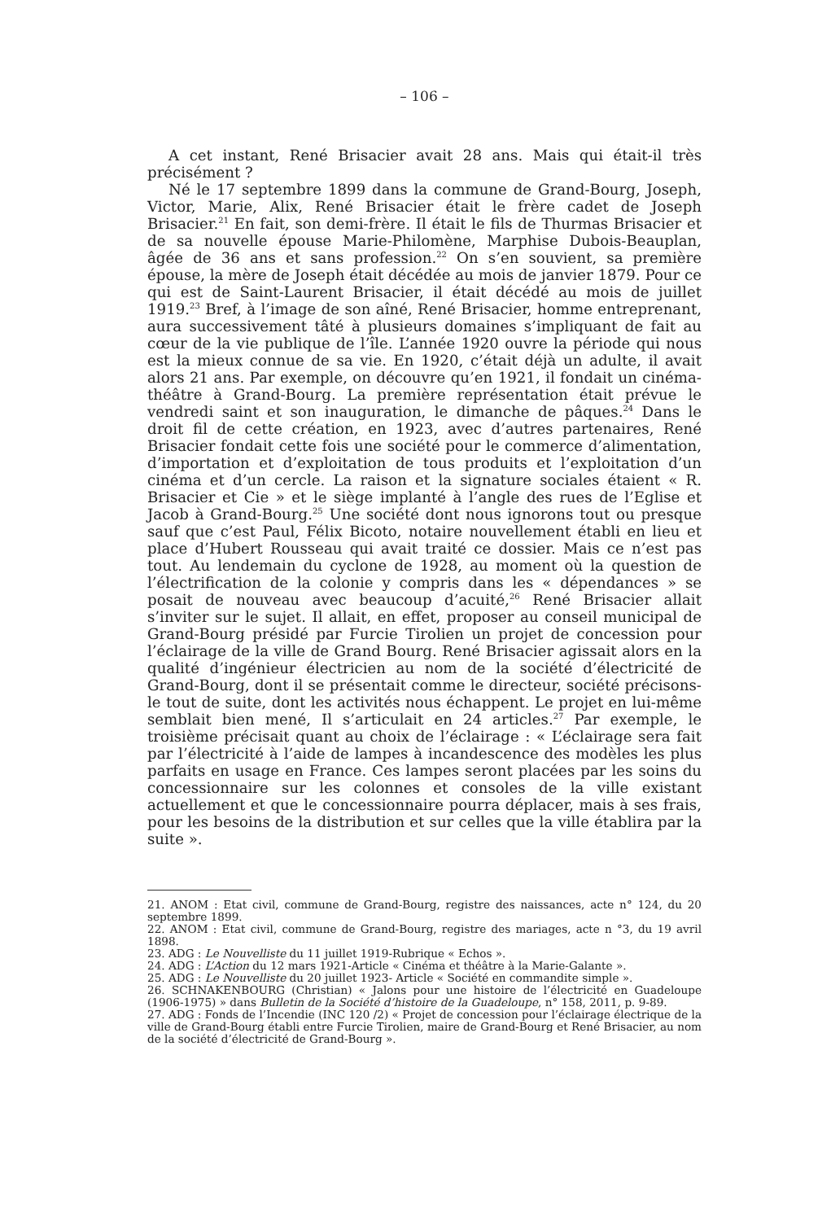– 106 –
A cet instant, René Brisacier avait 28 ans. Mais qui était-il très précisément ?
Né le 17 septembre 1899 dans la commune de Grand-Bourg, Joseph, Victor, Marie, Alix, René Brisacier était le frère cadet de Joseph Brisacier.<sup>21</sup> En fait, son demi-frère. Il était le fils de Thurmas Brisacier et de sa nouvelle épouse Marie-Philomène, Marphise Dubois-Beauplan, âgée de 36 ans et sans profession.<sup>22</sup> On s’en souvient, sa première épouse, la mère de Joseph était décédée au mois de janvier 1879. Pour ce qui est de Saint-Laurent Brisacier, il était décédé au mois de juillet 1919.<sup>23</sup> Bref, à l’image de son aîné, René Brisacier, homme entreprenant, aura successivement tâté à plusieurs domaines s’impliquant de fait au cœur de la vie publique de l’île. L’année 1920 ouvre la période qui nous est la mieux connue de sa vie. En 1920, c’était déjà un adulte, il avait alors 21 ans. Par exemple, on découvre qu’en 1921, il fondait un cinéma-théâtre à Grand-Bourg. La première représentation était prévue le vendredi saint et son inauguration, le dimanche de pâques.<sup>24</sup> Dans le droit fil de cette création, en 1923, avec d’autres partenaires, René Brisacier fondait cette fois une société pour le commerce d’alimentation, d’importation et d’exploitation de tous produits et l’exploitation d’un cinéma et d’un cercle. La raison et la signature sociales étaient « R. Brisacier et Cie » et le siège implanté à l’angle des rues de l’Eglise et Jacob à Grand-Bourg.<sup>25</sup> Une société dont nous ignorons tout ou presque sauf que c’est Paul, Félix Bicoto, notaire nouvellement établi en lieu et place d’Hubert Rousseau qui avait traité ce dossier. Mais ce n’est pas tout. Au lendemain du cyclone de 1928, au moment où la question de l’électrification de la colonie y compris dans les « dépendances » se posait de nouveau avec beaucoup d’acuité,<sup>26</sup> René Brisacier allait s’inviter sur le sujet. Il allait, en effet, proposer au conseil municipal de Grand-Bourg présidé par Furcie Tirolien un projet de concession pour l’éclairage de la ville de Grand Bourg. René Brisacier agissait alors en la qualité d’ingénieur électricien au nom de la société d’électricité de Grand-Bourg, dont il se présentait comme le directeur, société précisons-le tout de suite, dont les activités nous échappent. Le projet en lui-même semblait bien mené, Il s’articulait en 24 articles.<sup>27</sup> Par exemple, le troisième précisait quant au choix de l’éclairage : « L’éclairage sera fait par l’électricité à l’aide de lampes à incandescence des modèles les plus parfaits en usage en France. Ces lampes seront placées par les soins du concessionnaire sur les colonnes et consoles de la ville existant actuellement et que le concessionnaire pourra déplacer, mais à ses frais, pour les besoins de la distribution et sur celles que la ville établira par la suite ».
21. ANOM : Etat civil, commune de Grand-Bourg, registre des naissances, acte n° 124, du 20 septembre 1899.
22. ANOM : Etat civil, commune de Grand-Bourg, registre des mariages, acte n °3, du 19 avril 1898.
23. ADG : Le Nouvelliste du 11 juillet 1919-Rubrique « Echos ».
24. ADG : L’Action du 12 mars 1921-Article « Cinéma et théâtre à la Marie-Galante ».
25. ADG : Le Nouvelliste du 20 juillet 1923- Article « Société en commandite simple ».
26. SCHNAKENBOURG (Christian) « Jalons pour une histoire de l’électricité en Guadeloupe (1906-1975) » dans Bulletin de la Société d’histoire de la Guadeloupe, n° 158, 2011, p. 9-89.
27. ADG : Fonds de l’Incendie (INC 120 /2) « Projet de concession pour l’éclairage électrique de la ville de Grand-Bourg établi entre Furcie Tirolien, maire de Grand-Bourg et René Brisacier, au nom de la société d’électricité de Grand-Bourg ».